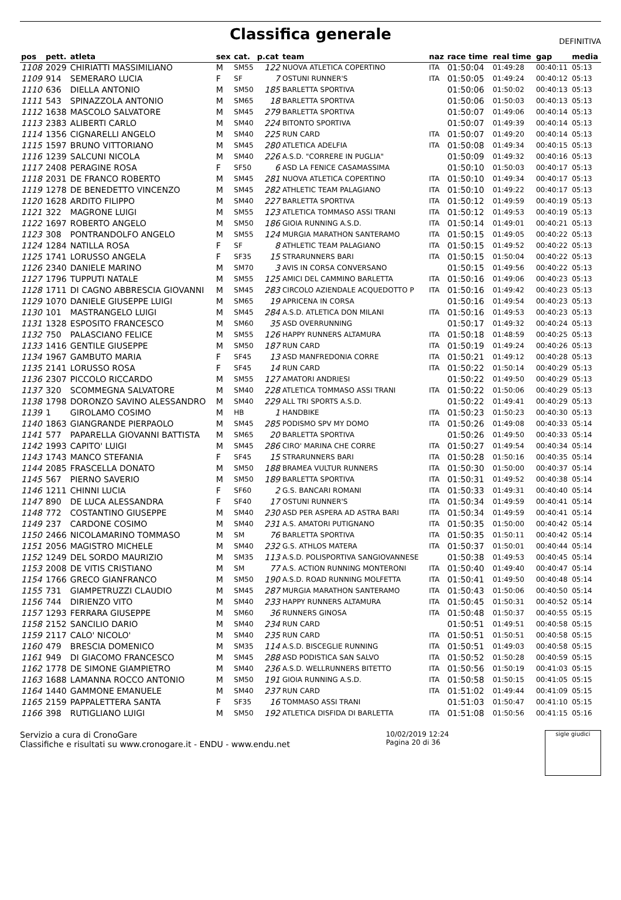Classifica generale
DEFINITIVA
| pos | pett. | atleta | sex | cat. | p.cat | team | naz | race time | real time | gap | media |
| --- | --- | --- | --- | --- | --- | --- | --- | --- | --- | --- | --- |
| 1108 | 2029 | CHIRIATTI MASSIMILIANO | M | SM55 | 122 | NUOVA ATLETICA COPERTINO | ITA | 01:50:04 | 01:49:28 | 00:40:11 | 05:13 |
| 1109 | 914 | SEMERARO LUCIA | F | SF | 7 | OSTUNI RUNNER'S | ITA | 01:50:05 | 01:49:24 | 00:40:12 | 05:13 |
| 1110 | 636 | DIELLA ANTONIO | M | SM50 | 185 | BARLETTA SPORTIVA | | 01:50:06 | 01:50:02 | 00:40:13 | 05:13 |
| 1111 | 543 | SPINAZZOLA ANTONIO | M | SM65 | 18 | BARLETTA SPORTIVA | | 01:50:06 | 01:50:03 | 00:40:13 | 05:13 |
| 1112 | 1638 | MASCOLO SALVATORE | M | SM45 | 279 | BARLETTA SPORTIVA | | 01:50:07 | 01:49:06 | 00:40:14 | 05:13 |
| 1113 | 2383 | ALIBERTI CARLO | M | SM40 | 224 | BITONTO SPORTIVA | | 01:50:07 | 01:49:39 | 00:40:14 | 05:13 |
| 1114 | 1356 | CIGNARELLI ANGELO | M | SM40 | 225 | RUN CARD | ITA | 01:50:07 | 01:49:20 | 00:40:14 | 05:13 |
| 1115 | 1597 | BRUNO VITTORIANO | M | SM45 | 280 | ATLETICA ADELFIA | ITA | 01:50:08 | 01:49:34 | 00:40:15 | 05:13 |
| 1116 | 1239 | SALCUNI NICOLA | M | SM40 | 226 | A.S.D. "CORRERE IN PUGLIA" | | 01:50:09 | 01:49:32 | 00:40:16 | 05:13 |
| 1117 | 2408 | PERAGINE ROSA | F | SF50 | 6 | ASD LA FENICE CASAMASSIMA | | 01:50:10 | 01:50:03 | 00:40:17 | 05:13 |
| 1118 | 2031 | DE FRANCO ROBERTO | M | SM45 | 281 | NUOVA ATLETICA COPERTINO | ITA | 01:50:10 | 01:49:34 | 00:40:17 | 05:13 |
| 1119 | 1278 | DE BENEDETTO VINCENZO | M | SM45 | 282 | ATHLETIC TEAM PALAGIANO | ITA | 01:50:10 | 01:49:22 | 00:40:17 | 05:13 |
| 1120 | 1628 | ARDITO FILIPPO | M | SM40 | 227 | BARLETTA SPORTIVA | ITA | 01:50:12 | 01:49:59 | 00:40:19 | 05:13 |
| 1121 | 322 | MAGRONE LUIGI | M | SM55 | 123 | ATLETICA TOMMASO ASSI TRANI | ITA | 01:50:12 | 01:49:53 | 00:40:19 | 05:13 |
| 1122 | 1697 | ROBERTO ANGELO | M | SM50 | 186 | GIOIA RUNNING A.S.D. | ITA | 01:50:14 | 01:49:01 | 00:40:21 | 05:13 |
| 1123 | 308 | PONTRANDOLFO ANGELO | M | SM55 | 124 | MURGIA MARATHON SANTERAMO | ITA | 01:50:15 | 01:49:05 | 00:40:22 | 05:13 |
| 1124 | 1284 | NATILLA ROSA | F | SF | 8 | ATHLETIC TEAM PALAGIANO | ITA | 01:50:15 | 01:49:52 | 00:40:22 | 05:13 |
| 1125 | 1741 | LORUSSO ANGELA | F | SF35 | 15 | STRARUNNERS BARI | ITA | 01:50:15 | 01:50:04 | 00:40:22 | 05:13 |
| 1126 | 2340 | DANIELE MARINO | M | SM70 | 3 | AVIS IN CORSA CONVERSANO | | 01:50:15 | 01:49:56 | 00:40:22 | 05:13 |
| 1127 | 1796 | TUPPUTI NATALE | M | SM55 | 125 | AMICI DEL CAMMINO BARLETTA | ITA | 01:50:16 | 01:49:06 | 00:40:23 | 05:13 |
| 1128 | 1711 | DI CAGNO ABBRESCIA GIOVANNI | M | SM45 | 283 | CIRCOLO AZIENDALE ACQUEDOTTO P | ITA | 01:50:16 | 01:49:42 | 00:40:23 | 05:13 |
| 1129 | 1070 | DANIELE GIUSEPPE LUIGI | M | SM65 | 19 | APRICENA IN CORSA | | 01:50:16 | 01:49:54 | 00:40:23 | 05:13 |
| 1130 | 101 | MASTRANGELO LUIGI | M | SM45 | 284 | A.S.D. ATLETICA DON MILANI | ITA | 01:50:16 | 01:49:53 | 00:40:23 | 05:13 |
| 1131 | 1328 | ESPOSITO FRANCESCO | M | SM60 | 35 | ASD OVERRUNNING | | 01:50:17 | 01:49:32 | 00:40:24 | 05:13 |
| 1132 | 750 | PALASCIANO FELICE | M | SM55 | 126 | HAPPY RUNNERS ALTAMURA | ITA | 01:50:18 | 01:48:59 | 00:40:25 | 05:13 |
| 1133 | 1416 | GENTILE GIUSEPPE | M | SM50 | 187 | RUN CARD | ITA | 01:50:19 | 01:49:24 | 00:40:26 | 05:13 |
| 1134 | 1967 | GAMBUTO MARIA | F | SF45 | 13 | ASD MANFREDONIA CORRE | ITA | 01:50:21 | 01:49:12 | 00:40:28 | 05:13 |
| 1135 | 2141 | LORUSSO ROSA | F | SF45 | 14 | RUN CARD | ITA | 01:50:22 | 01:50:14 | 00:40:29 | 05:13 |
| 1136 | 2307 | PICCOLO RICCARDO | M | SM55 | 127 | AMATORI ANDRIESI | | 01:50:22 | 01:49:50 | 00:40:29 | 05:13 |
| 1137 | 320 | SCOMMEGNA SALVATORE | M | SM40 | 228 | ATLETICA TOMMASO ASSI TRANI | ITA | 01:50:22 | 01:50:06 | 00:40:29 | 05:13 |
| 1138 | 1798 | DORONZO SAVINO ALESSANDRO | M | SM40 | 229 | ALL TRI SPORTS A.S.D. | | 01:50:22 | 01:49:41 | 00:40:29 | 05:13 |
| 1139 | 1 | GIROLAMO COSIMO | M | HB | 1 | HANDBIKE | ITA | 01:50:23 | 01:50:23 | 00:40:30 | 05:13 |
| 1140 | 1863 | GIANGRANDE PIERPAOLO | M | SM45 | 285 | PODISMO SPV MY DOMO | ITA | 01:50:26 | 01:49:08 | 00:40:33 | 05:14 |
| 1141 | 577 | PAPARELLA GIOVANNI BATTISTA | M | SM65 | 20 | BARLETTA SPORTIVA | | 01:50:26 | 01:49:50 | 00:40:33 | 05:14 |
| 1142 | 1993 | CAPITO' LUIGI | M | SM45 | 286 | CIRO' MARINA CHE CORRE | ITA | 01:50:27 | 01:49:54 | 00:40:34 | 05:14 |
| 1143 | 1743 | MANCO STEFANIA | F | SF45 | 15 | STRARUNNERS BARI | ITA | 01:50:28 | 01:50:16 | 00:40:35 | 05:14 |
| 1144 | 2085 | FRASCELLA DONATO | M | SM50 | 188 | BRAMEA VULTUR RUNNERS | ITA | 01:50:30 | 01:50:00 | 00:40:37 | 05:14 |
| 1145 | 567 | PIERNO SAVERIO | M | SM50 | 189 | BARLETTA SPORTIVA | ITA | 01:50:31 | 01:49:52 | 00:40:38 | 05:14 |
| 1146 | 1211 | CHINNI LUCIA | F | SF60 | 2 | G.S. BANCARI ROMANI | ITA | 01:50:33 | 01:49:31 | 00:40:40 | 05:14 |
| 1147 | 890 | DE LUCA ALESSANDRA | F | SF40 | 17 | OSTUNI RUNNER'S | ITA | 01:50:34 | 01:49:59 | 00:40:41 | 05:14 |
| 1148 | 772 | COSTANTINO GIUSEPPE | M | SM40 | 230 | ASD PER ASPERA AD ASTRA BARI | ITA | 01:50:34 | 01:49:59 | 00:40:41 | 05:14 |
| 1149 | 237 | CARDONE COSIMO | M | SM40 | 231 | A.S. AMATORI PUTIGNANO | ITA | 01:50:35 | 01:50:00 | 00:40:42 | 05:14 |
| 1150 | 2466 | NICOLAMARINO TOMMASO | M | SM | 76 | BARLETTA SPORTIVA | ITA | 01:50:35 | 01:50:11 | 00:40:42 | 05:14 |
| 1151 | 2056 | MAGISTRO MICHELE | M | SM40 | 232 | G.S. ATHLOS MATERA | ITA | 01:50:37 | 01:50:01 | 00:40:44 | 05:14 |
| 1152 | 1249 | DEL SORDO MAURIZIO | M | SM35 | 113 | A.S.D. POLISPORTIVA SANGIOVANNESE | | 01:50:38 | 01:49:53 | 00:40:45 | 05:14 |
| 1153 | 2008 | DE VITIS CRISTIANO | M | SM | 77 | A.S. ACTION RUNNING MONTERONI | ITA | 01:50:40 | 01:49:40 | 00:40:47 | 05:14 |
| 1154 | 1766 | GRECO GIANFRANCO | M | SM50 | 190 | A.S.D. ROAD RUNNING MOLFETTA | ITA | 01:50:41 | 01:49:50 | 00:40:48 | 05:14 |
| 1155 | 731 | GIAMPETRUZZI CLAUDIO | M | SM45 | 287 | MURGIA MARATHON SANTERAMO | ITA | 01:50:43 | 01:50:06 | 00:40:50 | 05:14 |
| 1156 | 744 | DIRIENZO VITO | M | SM40 | 233 | HAPPY RUNNERS ALTAMURA | ITA | 01:50:45 | 01:50:31 | 00:40:52 | 05:14 |
| 1157 | 1293 | FERRARA GIUSEPPE | M | SM60 | 36 | RUNNERS GINOSA | ITA | 01:50:48 | 01:50:37 | 00:40:55 | 05:15 |
| 1158 | 2152 | SANCILIO DARIO | M | SM40 | 234 | RUN CARD | | 01:50:51 | 01:49:51 | 00:40:58 | 05:15 |
| 1159 | 2117 | CALO' NICOLO' | M | SM40 | 235 | RUN CARD | ITA | 01:50:51 | 01:50:51 | 00:40:58 | 05:15 |
| 1160 | 479 | BRESCIA DOMENICO | M | SM35 | 114 | A.S.D. BISCEGLIE RUNNING | ITA | 01:50:51 | 01:49:03 | 00:40:58 | 05:15 |
| 1161 | 949 | DI GIACOMO FRANCESCO | M | SM45 | 288 | ASD PODISTICA SAN SALVO | ITA | 01:50:52 | 01:50:28 | 00:40:59 | 05:15 |
| 1162 | 1778 | DE SIMONE GIAMPIETRO | M | SM40 | 236 | A.S.D. WELLRUNNERS BITETTO | ITA | 01:50:56 | 01:50:19 | 00:41:03 | 05:15 |
| 1163 | 1688 | LAMANNA ROCCO ANTONIO | M | SM50 | 191 | GIOIA RUNNING A.S.D. | ITA | 01:50:58 | 01:50:15 | 00:41:05 | 05:15 |
| 1164 | 1440 | GAMMONE EMANUELE | M | SM40 | 237 | RUN CARD | ITA | 01:51:02 | 01:49:44 | 00:41:09 | 05:15 |
| 1165 | 2159 | PAPPALETTERA SANTA | F | SF35 | 16 | TOMMASO ASSI TRANI | | 01:51:03 | 01:50:47 | 00:41:10 | 05:15 |
| 1166 | 398 | RUTIGLIANO LUIGI | M | SM50 | 192 | ATLETICA DISFIDA DI BARLETTA | ITA | 01:51:08 | 01:50:56 | 00:41:15 | 05:16 |
Servizio a cura di CronoGare
Classifiche e risultati su www.cronogare.it - ENDU - www.endu.net
10/02/2019 12:24
Pagina 20 di 36
sigle giudici